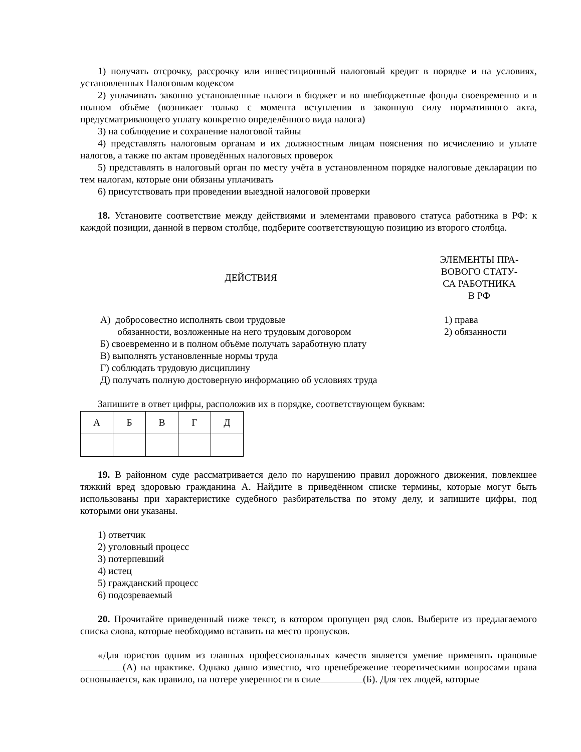1) получать отсрочку, рассрочку или инвестиционный налоговый кредит в порядке и на условиях, установленных Налоговым кодексом
2) уплачивать законно установленные налоги в бюджет и во внебюджетные фонды своевременно и в полном объёме (возникает только с момента вступления в законную силу нормативного акта, предусматривающего уплату конкретно определённого вида налога)
3) на соблюдение и сохранение налоговой тайны
4) представлять налоговым органам и их должностным лицам пояснения по исчислению и уплате налогов, а также по актам проведённых налоговых проверок
5) представлять в налоговый орган по месту учёта в установленном порядке налоговые декларации по тем налогам, которые они обязаны уплачивать
6) присутствовать при проведении выездной налоговой проверки
18. Установите соответствие между действиями и элементами правового статуса работника в РФ: к каждой позиции, данной в первом столбце, подберите соответствующую позицию из второго столбца.
ДЕЙСТВИЯ
А) добросовестно исполнять свои трудовые
обязанности, возложенные на него трудовым договором
Б) своевременно и в полном объёме получать заработную плату
В) выполнять установленные нормы труда
Г) соблюдать трудовую дисциплину
Д) получать полную достоверную информацию об условиях труда
ЭЛЕМЕНТЫ ПРА-
ВОВОГО СТАТУ-
СА РАБОТНИКА
В РФ
1) права
2) обязанности
Запишите в ответ цифры, расположив их в порядке, соответствующем буквам:
| А | Б | В | Г | Д |
19. В районном суде рассматривается дело по нарушению правил дорожного движения, повлекшее тяжкий вред здоровью гражданина А. Найдите в приведённом списке термины, которые могут быть использованы при характеристике судебного разбирательства по этому делу, и запишите цифры, под которыми они указаны.
1) ответчик
2) уголовный процесс
3) потерпевший
4) истец
5) гражданский процесс
6) подозреваемый
20. Прочитайте приведенный ниже текст, в котором пропущен ряд слов. Выберите из предлагаемого списка слова, которые необходимо вставить на место пропусков.
«Для юристов одним из главных профессиональных качеств является умение применять правовые (А) на практике. Однако давно известно, что пренебрежение теоретическими вопросами права основывается, как правило, на потере уверенности в силе (Б). Для тех людей, которые